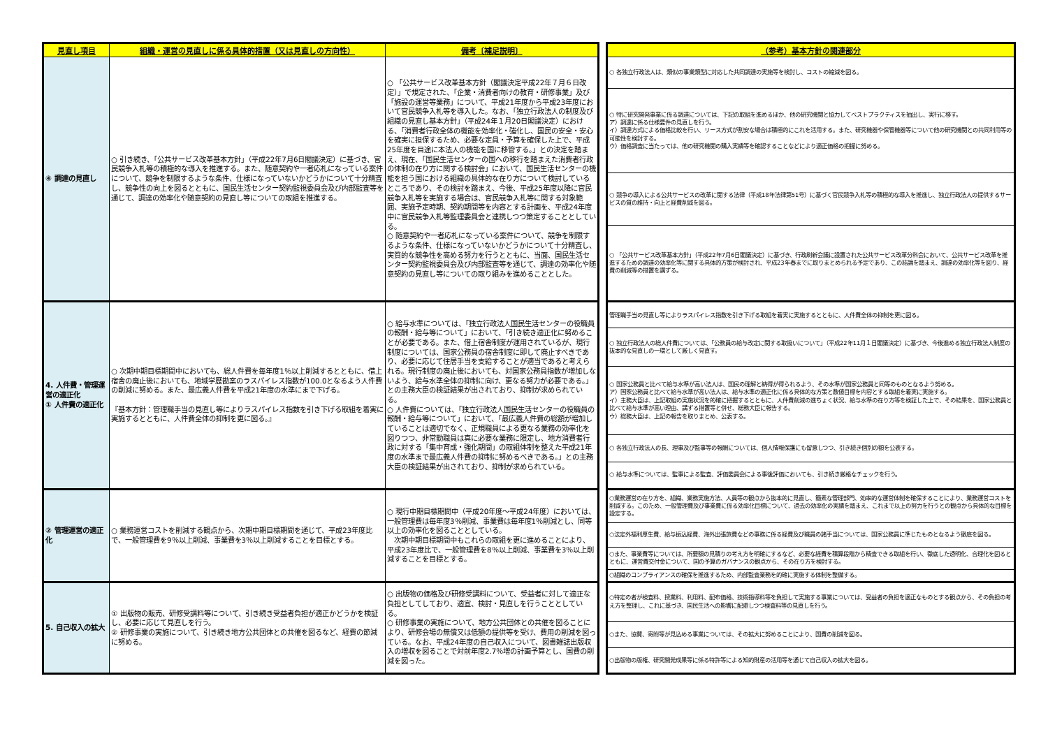| 見直し項目 | 組織・運営の見直しに係る具体的措置（又は見直しの方向性） | 備考〔補足説明〕 |
| --- | --- | --- |
| ④ 調達の見直し | ○ 引き続き、「公共サービス改革基本方針」（平成22年7月6日閣議決定）に基づき、官民競争入札等の積極的な導入を推進する。また、随意契約や一者応札になっている案件について、競争を制限するような条件、仕様になっていないかどうかについて十分精査し、競争性の向上を図るとともに、国民生活センター契約監視委員会及び内部監査等を通じて、調達の効率化や随意契約の見直し等についての取組を推進する。 | ○ 「公共サービス改革基本方針（閣議決定平成22年７月６日改定）」で規定された、「企業・消費者向けの教育・研修事業」及び「施設の運営等業務」について、平成21年度から平成23年度において官民競争入札等を導入した。なお、「独立行政法人の制度及び組織の見直し基本方針」（平成24年１月20日閣議決定）における、「消費者行政全体の機能を効率化・強化し、国民の安全・安心を確実に担保するため、必要な定員・予算を確保した上で、平成25年度を目途に本法人の機能を国に移管する。」との決定を踏まえ、現在、「国民生活センターの国への移行を踏まえた消費者行政の体制の在り方に関する検討会」において、国民生活センターの機能を担う国における組織の具体的な在り方について検討しているところであり、その検討を踏まえ、今後、平成25年度以降に官民競争入札等を実施する場合は、官民競争入札等に関する対象範囲、実施予定時期、契約期間等を内容とする計画を、平成24年度中に官民競争入札等監理委員会と連携しつつ策定することとしている。 ○ 随意契約や一者応札になっている案件について、競争を制限するような条件、仕様になっていないかどうかについて十分精査し、実質的な競争性を高める努力を行うとともに、当面、国民生活センター契約監視委員会及び内部監査等を通じて、調達の効率化や随意契約の見直し等についての取り組みを進めることとした。 |
| 4. 人件費・管理運営の適正化 ① 人件費の適正化 | ○ 次期中期目標期間中においても、総人件費を毎年度1％以上削減するとともに、借上宿舎の廃止後においても、地域学歴勘案のラスパイレス指数が100.0となるよう人件費の削減に努める。また、最広義人件費を平成21年度の水準にまで下げる。 『基本方針：管理職手当の見直し等によりラスパイレス指数を引き下げる取組を着実に実施するとともに、人件費全体の抑制を更に図る。』 | ○ 給与水準については、「独立行政法人国民生活センターの役職員の報酬・給与等について」において、「引き続き適正化に努めることが必要である。また、借上宿舎制度が運用されているが、現行制度については、国家公務員の宿舎制度に即して廃止すべきであり、必要に応じて住居手当を支給することが適当であると考えられる。現行制度の廃止後においても、対国家公務員指数が増加しないよう、給与水準全体の抑制に向け、更なる努力が必要である。」との主務大臣の検証結果が出されており、抑制が求められている。 ○ 人件費については、「独立行政法人国民生活センターの役職員の報酬・給与等について」において、「最広義人件費の総額が増加していることは適切でなく、正規職員による更なる業務の効率化を図りつつ、非常勤職員は真に必要な業務に限定し、地方消費者行政に対する「集中育成・強化期間」の取組体制を整えた平成21年度の水準まで最広義人件費の抑制に努めるべきである。」との主務大臣の検証結果が出されており、抑制が求められている。 |
| ② 管理運営の適正化 | ○ 業務運営コストを削減する観点から、次期中期目標期間を通じて、平成23年度比で、一般管理費を9％以上削減、事業費を3％以上削減することを目標とする。 | ○ 現行中期目標期間中（平成20年度～平成24年度）においては、一般管理費は毎年度3％削減、事業費は毎年度1％削減とし、同等以上の効率化を図ることとしている。 次期中期目標期間中もこれらの取組を更に進めることにより、平成23年度比で、一般管理費を8％以上削減、事業費を3％以上削減することを目標とする。 |
| 5. 自己収入の拡大 | ① 出版物の販売、研修受講料等について、引き続き受益者負担が適正かどうかを検証し、必要に応じて見直しを行う。 ② 研修事業の実施について、引き続き地方公共団体との共催を図るなど、経費の節減に努める。 | ○ 出版物の価格及び研修受講料について、受益者に対して適正な負担としてしており、適宜、検討・見直しを行うこととしている。 ○ 研修事業の実施について、地方公共団体との共催を図ることにより、研修会場の無償又は低額の提供等を受け、費用の削減を図っている。なお、平成24年度の自己収入について、図書雑誌出版収入の増収を図ることで対前年度2.7％増の計画予算とし、国費の削減を図った。 |
| （参考）基本方針の関連部分 |
| --- |
| ○ 各独立行政法人は、類似の事業類型に対応した共同調達の実施等を検討し、コストの縮減を図る。 |
| ○ 特に研究開発事業に係る調達については、下記の取組を進めるほか、他の研究機関と協力してベストプラクティスを抽出し、実行に移す。 ア）調達に係る仕様要件の見直しを行う。 イ）調達方式による価格比較を行い、リース方式が割安な場合は積極的にこれを活用する。また、研究機器や保管機器等について他の研究機関との共同利用等の可能性を検討する。 ウ）価格調査に当たっては、他の研究機関の購入実績等を確認することなどにより適正価格の把握に努める。 |
| ○ 競争の導入による公共サービスの改革に関する法律（平成18年法律第51号）に基づく官民競争入札等の積極的な導入を推進し、独立行政法人の提供するサービスの質の維持・向上と経費削減を図る。 |
| ○ 「公共サービス改革基本方針」（平成22年7月6日閣議決定）に基づき、行政刷新会議に設置された公共サービス改革分科会において、公共サービス改革を推進するための調達の効率化等に関する具体的方策が検討され、平成23年春までに取りまとめられる予定であり、この結論を踏まえ、調達の効率化等を図り、経費の削減等の措置を講ずる。 |
| 管理職手当の見直し等によりラスパイレス指数を引き下げる取組を着実に実施するとともに、人件費全体の抑制を更に図る。 |
| ○ 独立行政法人の総人件費については、「公務員の給与改定に関する取扱いについて」（平成22年11月１日閣議決定）に基づき、今後進める独立行政法人制度の抜本的な見直しの一環として厳しく見直す。 |
| ○ 国家公務員と比べて給与水準が高い法人は、国民の理解と納得が得られるよう、その水準が国家公務員と同等のものとなるよう努める。 ア）国家公務員と比べて給与水準が高い法人は、給与水準の適正化に係る具体的な方策と数値目標を内容とする取組を着実に実施する。 イ）主務大臣は、上記取組の実施状況を的確に把握するとともに、人件費削減の進ちょく状況、給与水準の在り方等を検証した上で、その結果を、国家公務員と比べて給与水準が高い理由、講ずる措置等と併せ、総務大臣に報告する。 ウ）総務大臣は、上記の報告を取りまとめ、公表する。 |
| ○ 各独立行政法人の長、理事及び監事等の報酬については、個人情報保護にも留意しつつ、引き続き個別の額を公表する。 |
| ○ 給与水準については、監事による監査、評価委員会による事後評価においても、引き続き厳格なチェックを行う。 |
| ○業務運営の在り方を、組織、業務実施方法、人員等の観点から抜本的に見直し、簡素な管理部門、効率的な運営体制を確保することにより、業務運営コストを削減する。このため、一般管理費及び事業費に係る効率化目標について、過去の効率化の実績を踏まえ、これまで以上の努力を行うとの観点から具体的な目標を設定する。 |
| ○法定外福利厚生費、給与振込経費、海外出張旅費などの事務に係る経費及び職員の諸手当については、国家公務員に準じたものとなるよう徹底を図る。 |
| ○また、事業費等については、所要額の見積りの考え方を明確にするなど、必要な経費を積算段階から精査できる取組を行い、徹底した透明化、合理化を図るとともに、運営費交付金について、国の予算のガバナンスの観点から、その在り方を検討する。 |
| ○組織のコンプライアンスの確保を推進するため、内部監査業務を的確に実施する体制を整備する。 |
| ○特定の者が検査料、授業料、利用料、配布価格、技術指導料等を負担して実施する事業については、受益者の負担を適正なものとする観点から、その負担の考え方を整理し、これに基づき、国民生活への影響に配慮しつつ検査料等の見直しを行う。 |
| ○また、協賛、寄附等が見込める事業については、その拡大に努めることにより、国費の削減を図る。 |
| ○出版物の版権、研究開発成果等に係る特許等による知的財産の活用等を通じて自己収入の拡大を図る。 |